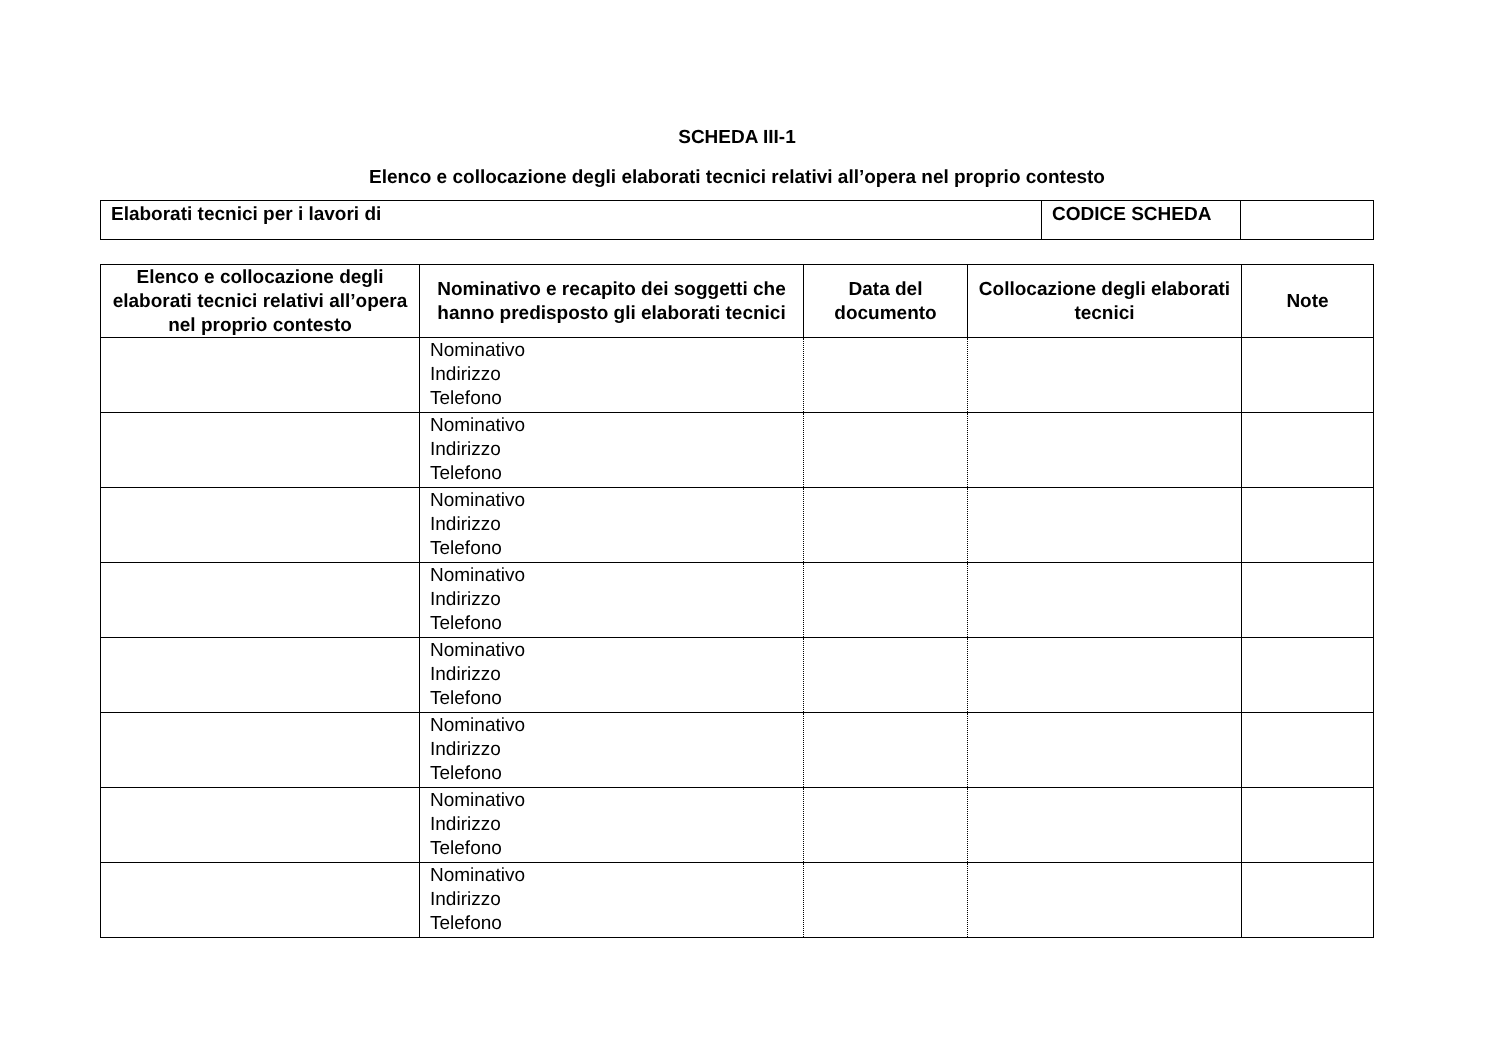SCHEDA III-1
Elenco e collocazione degli elaborati tecnici relativi all’opera nel proprio contesto
| Elaborati tecnici per i lavori di | CODICE SCHEDA | |
| Elenco e collocazione degli elaborati tecnici relativi all’opera nel proprio contesto | Nominativo e recapito dei soggetti che hanno predisposto gli elaborati tecnici | Data del documento | Collocazione degli elaborati tecnici | Note |
| --- | --- | --- | --- | --- |
| | Nominativo Indirizzo Telefono | | | |
| | Nominativo Indirizzo Telefono | | | |
| | Nominativo Indirizzo Telefono | | | |
| | Nominativo Indirizzo Telefono | | | |
| | Nominativo Indirizzo Telefono | | | |
| | Nominativo Indirizzo Telefono | | | |
| | Nominativo Indirizzo Telefono | | | |
| | Nominativo Indirizzo Telefono | | | |